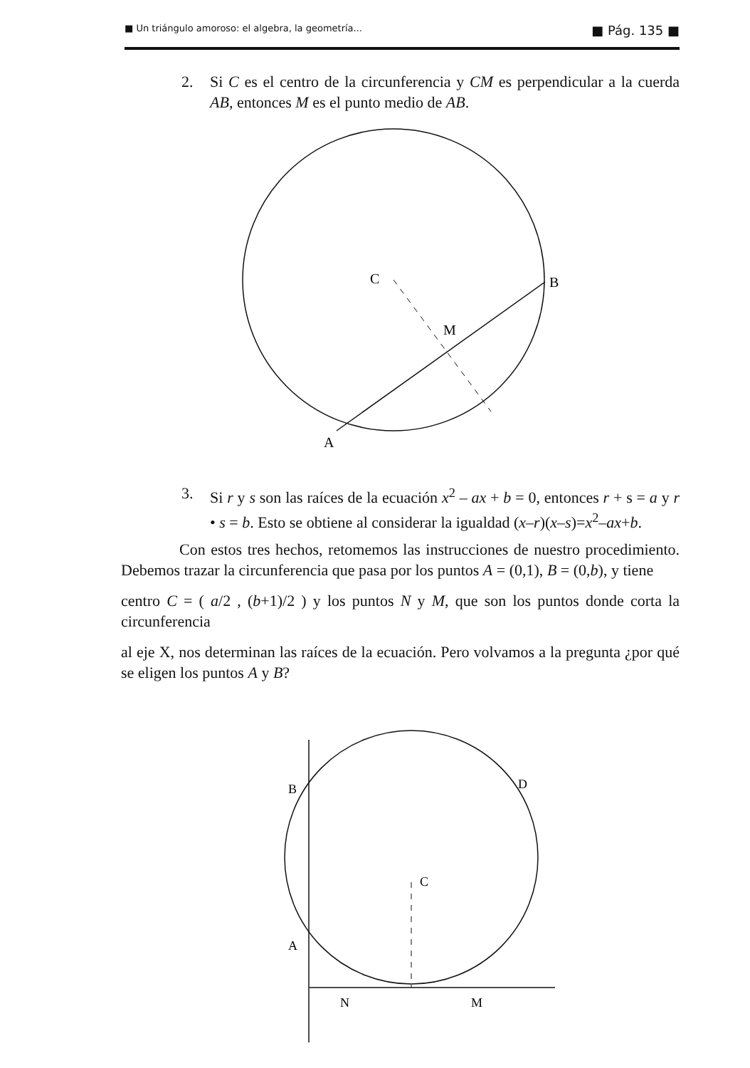■ Un triángulo amoroso: el algebra, la geometría... ■ Pág. 135 ■
2. Si C es el centro de la circunferencia y CM es perpendicular a la cuerda AB, entonces M es el punto medio de AB.
C
B
M
A
3. Si r y s son las raíces de la ecuación x<sup>2</sup> – ax + b = 0, entonces r + s = a y r • s = b. Esto se obtiene al considerar la igualdad (x–r)(x–s)=x<sup>2</sup>–ax+b.
Con estos tres hechos, retomemos las instrucciones de nuestro procedimiento. Debemos trazar la circunferencia que pasa por los puntos A = (0,1), B = (0,b), y tiene
centro C = ( a/2 , (b+1)/2 ) y los puntos N y M, que son los puntos donde corta la circunferencia
al eje X, nos determinan las raíces de la ecuación. Pero volvamos a la pregunta ¿por qué se eligen los puntos A y B?
B
D
C
A
N
M